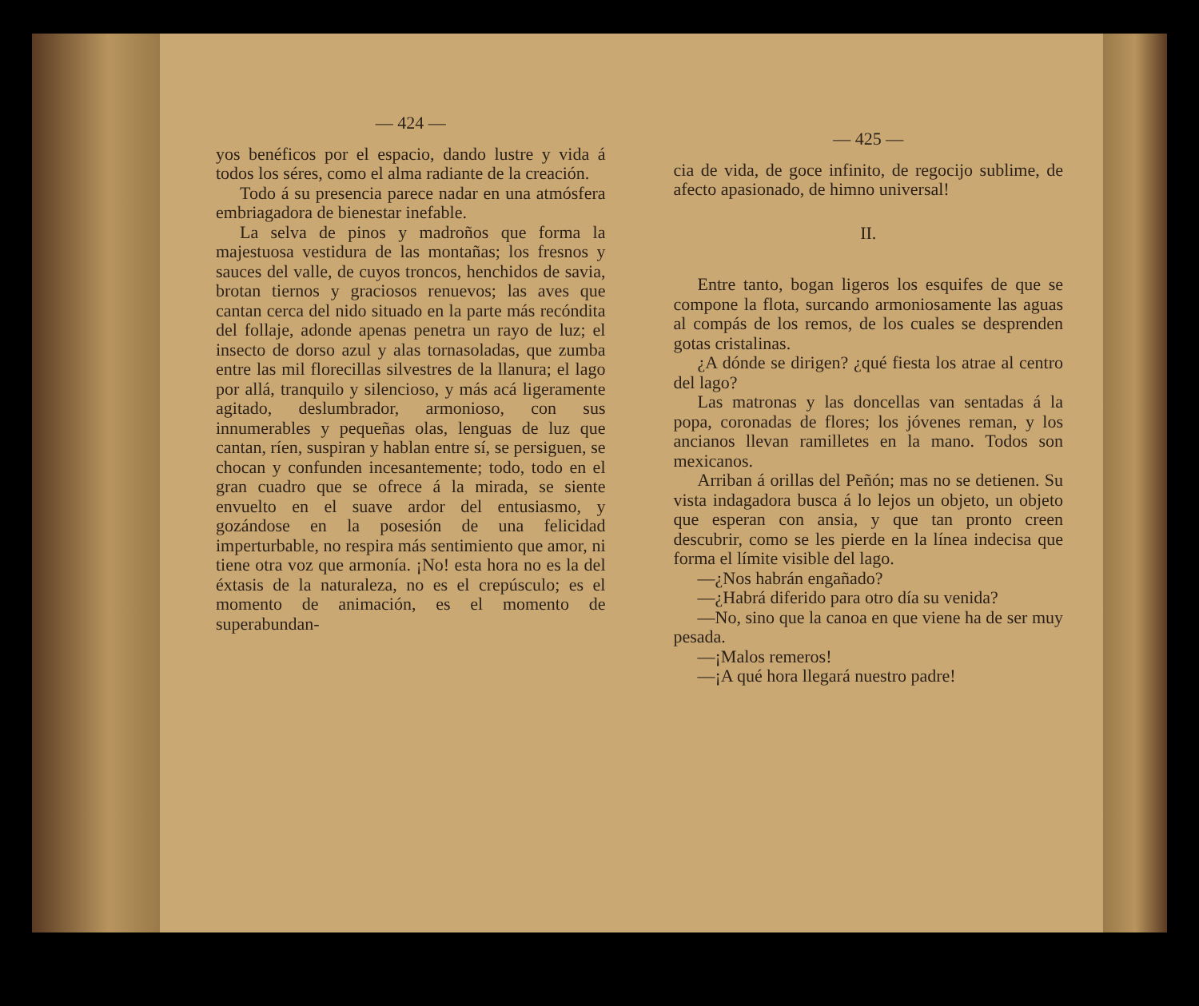— 424 —
yos benéficos por el espacio, dando lustre y vida á todos los séres, como el alma radiante de la creación.
Todo á su presencia parece nadar en una atmósfera embriagadora de bienestar inefable.
La selva de pinos y madroños que forma la majestuosa vestidura de las montañas; los fresnos y sauces del valle, de cuyos troncos, henchidos de savia, brotan tiernos y graciosos renuevos; las aves que cantan cerca del nido situado en la parte más recóndita del follaje, adonde apenas penetra un rayo de luz; el insecto de dorso azul y alas tornasoladas, que zumba entre las mil florecillas silvestres de la llanura; el lago por allá, tranquilo y silencioso, y más acá ligeramente agitado, deslumbrador, armonioso, con sus innumerables y pequeñas olas, lenguas de luz que cantan, ríen, suspiran y hablan entre sí, se persiguen, se chocan y confunden incesantemente; todo, todo en el gran cuadro que se ofrece á la mirada, se siente envuelto en el suave ardor del entusiasmo, y gozándose en la posesión de una felicidad imperturbable, no respira más sentimiento que amor, ni tiene otra voz que armonía. ¡No! esta hora no es la del éxtasis de la naturaleza, no es el crepúsculo; es el momento de animación, es el momento de superabundan-
— 425 —
cia de vida, de goce infinito, de regocijo sublime, de afecto apasionado, de himno universal!
II.
Entre tanto, bogan ligeros los esquifes de que se compone la flota, surcando armoniosamente las aguas al compás de los remos, de los cuales se desprenden gotas cristalinas.
¿A dónde se dirigen? ¿qué fiesta los atrae al centro del lago?
Las matronas y las doncellas van sentadas á la popa, coronadas de flores; los jóvenes reman, y los ancianos llevan ramilletes en la mano. Todos son mexicanos.
Arriban á orillas del Peñón; mas no se detienen. Su vista indagadora busca á lo lejos un objeto, un objeto que esperan con ansia, y que tan pronto creen descubrir, como se les pierde en la línea indecisa que forma el límite visible del lago.
—¿Nos habrán engañado?
—¿Habrá diferido para otro día su venida?
—No, sino que la canoa en que viene ha de ser muy pesada.
—¡Malos remeros!
—¡A qué hora llegará nuestro padre!